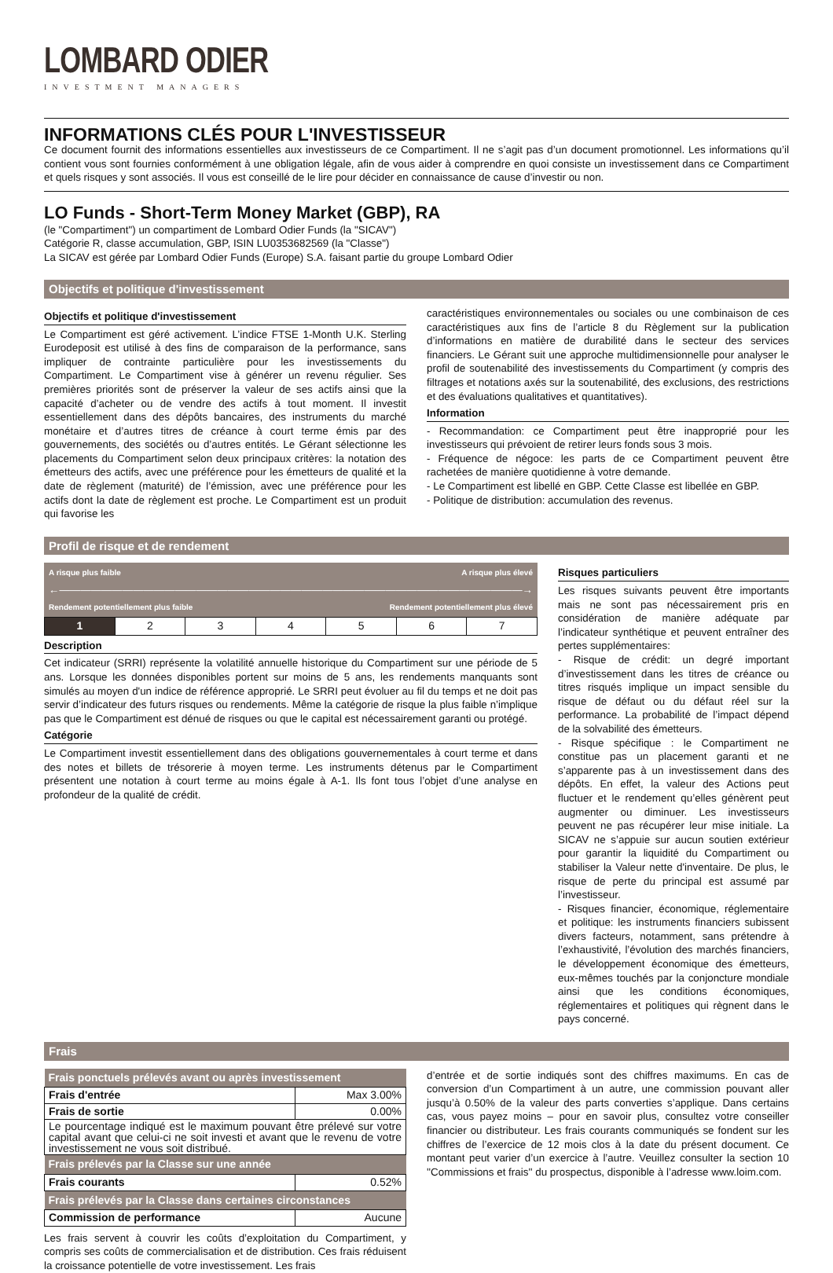LOMBARD ODIER
INVESTMENT MANAGERS
INFORMATIONS CLÉS POUR L'INVESTISSEUR
Ce document fournit des informations essentielles aux investisseurs de ce Compartiment. Il ne s’agit pas d’un document promotionnel. Les informations qu’il contient vous sont fournies conformément à une obligation légale, afin de vous aider à comprendre en quoi consiste un investissement dans ce Compartiment et quels risques y sont associés. Il vous est conseillé de le lire pour décider en connaissance de cause d’investir ou non.
LO Funds - Short-Term Money Market (GBP), RA
(le "Compartiment") un compartiment de Lombard Odier Funds (la "SICAV")
Catégorie R, classe accumulation, GBP, ISIN LU0353682569 (la "Classe")
La SICAV est gérée par Lombard Odier Funds (Europe) S.A. faisant partie du groupe Lombard Odier
Objectifs et politique d'investissement
Objectifs et politique d'investissement
Le Compartiment est géré activement. L’indice FTSE 1-Month U.K. Sterling Eurodeposit est utilisé à des fins de comparaison de la performance, sans impliquer de contrainte particulière pour les investissements du Compartiment. Le Compartiment vise à générer un revenu régulier. Ses premières priorités sont de préserver la valeur de ses actifs ainsi que la capacité d’acheter ou de vendre des actifs à tout moment. Il investit essentiellement dans des dépôts bancaires, des instruments du marché monétaire et d’autres titres de créance à court terme émis par des gouvernements, des sociétés ou d’autres entités. Le Gérant sélectionne les placements du Compartiment selon deux principaux critères: la notation des émetteurs des actifs, avec une préférence pour les émetteurs de qualité et la date de règlement (maturité) de l’émission, avec une préférence pour les actifs dont la date de règlement est proche. Le Compartiment est un produit qui favorise les
caractéristiques environnementales ou sociales ou une combinaison de ces caractéristiques aux fins de l’article 8 du Règlement sur la publication d’informations en matière de durabilité dans le secteur des services financiers. Le Gérant suit une approche multidimensionnelle pour analyser le profil de soutenabilité des investissements du Compartiment (y compris des filtrages et notations axés sur la soutenabilité, des exclusions, des restrictions et des évaluations qualitatives et quantitatives).
Information
- Recommandation: ce Compartiment peut être inapproprié pour les investisseurs qui prévoient de retirer leurs fonds sous 3 mois.
- Fréquence de négoce: les parts de ce Compartiment peuvent être rachetées de manière quotidienne à votre demande.
- Le Compartiment est libellé en GBP. Cette Classe est libellée en GBP.
- Politique de distribution: accumulation des revenus.
Profil de risque et de rendement
A risque plus faible A risque plus élevé
←――――――――――――――――――――――――――――――――――――――――――――→
Rendement potentiellement plus faible Rendement potentiellement plus élevé
| 1 | 2 | 3 | 4 | 5 | 6 | 7 |
Description
Cet indicateur (SRRI) représente la volatilité annuelle historique du Compartiment sur une période de 5 ans. Lorsque les données disponibles portent sur moins de 5 ans, les rendements manquants sont simulés au moyen d'un indice de référence approprié. Le SRRI peut évoluer au fil du temps et ne doit pas servir d’indicateur des futurs risques ou rendements. Même la catégorie de risque la plus faible n’implique pas que le Compartiment est dénué de risques ou que le capital est nécessairement garanti ou protégé.
Catégorie
Le Compartiment investit essentiellement dans des obligations gouvernementales à court terme et dans des notes et billets de trésorerie à moyen terme. Les instruments détenus par le Compartiment présentent une notation à court terme au moins égale à A-1. Ils font tous l’objet d’une analyse en profondeur de la qualité de crédit.
Risques particuliers
Les risques suivants peuvent être importants mais ne sont pas nécessairement pris en considération de manière adéquate par l’indicateur synthétique et peuvent entraîner des pertes supplémentaires:
- Risque de crédit: un degré important d’investissement dans les titres de créance ou titres risqués implique un impact sensible du risque de défaut ou du défaut réel sur la performance. La probabilité de l’impact dépend de la solvabilité des émetteurs.
- Risque spécifique : le Compartiment ne constitue pas un placement garanti et ne s’apparente pas à un investissement dans des dépôts. En effet, la valeur des Actions peut fluctuer et le rendement qu’elles génèrent peut augmenter ou diminuer. Les investisseurs peuvent ne pas récupérer leur mise initiale. La SICAV ne s’appuie sur aucun soutien extérieur pour garantir la liquidité du Compartiment ou stabiliser la Valeur nette d'inventaire. De plus, le risque de perte du principal est assumé par l’investisseur.
- Risques financier, économique, réglementaire et politique: les instruments financiers subissent divers facteurs, notamment, sans prétendre à l’exhaustivité, l’évolution des marchés financiers, le développement économique des émetteurs, eux-mêmes touchés par la conjoncture mondiale ainsi que les conditions économiques, réglementaires et politiques qui règnent dans le pays concerné.
Frais
| Frais ponctuels prélevés avant ou après investissement | |
| --- | --- |
| Frais d'entrée | Max 3.00% |
| Frais de sortie | 0.00% |
| Le pourcentage indiqué est le maximum pouvant être prélevé sur votre capital avant que celui-ci ne soit investi et avant que le revenu de votre investissement ne vous soit distribué. | |
| Frais prélevés par la Classe sur une année | |
| Frais courants | 0.52% |
| Frais prélevés par la Classe dans certaines circonstances | |
| Commission de performance | Aucune |
Les frais servent à couvrir les coûts d’exploitation du Compartiment, y compris ses coûts de commercialisation et de distribution. Ces frais réduisent la croissance potentielle de votre investissement. Les frais
d’entrée et de sortie indiqués sont des chiffres maximums. En cas de conversion d’un Compartiment à un autre, une commission pouvant aller jusqu’à 0.50% de la valeur des parts converties s’applique. Dans certains cas, vous payez moins – pour en savoir plus, consultez votre conseiller financier ou distributeur. Les frais courants communiqués se fondent sur les chiffres de l’exercice de 12 mois clos à la date du présent document. Ce montant peut varier d’un exercice à l’autre. Veuillez consulter la section 10 ''Commissions et frais'' du prospectus, disponible à l’adresse www.loim.com.